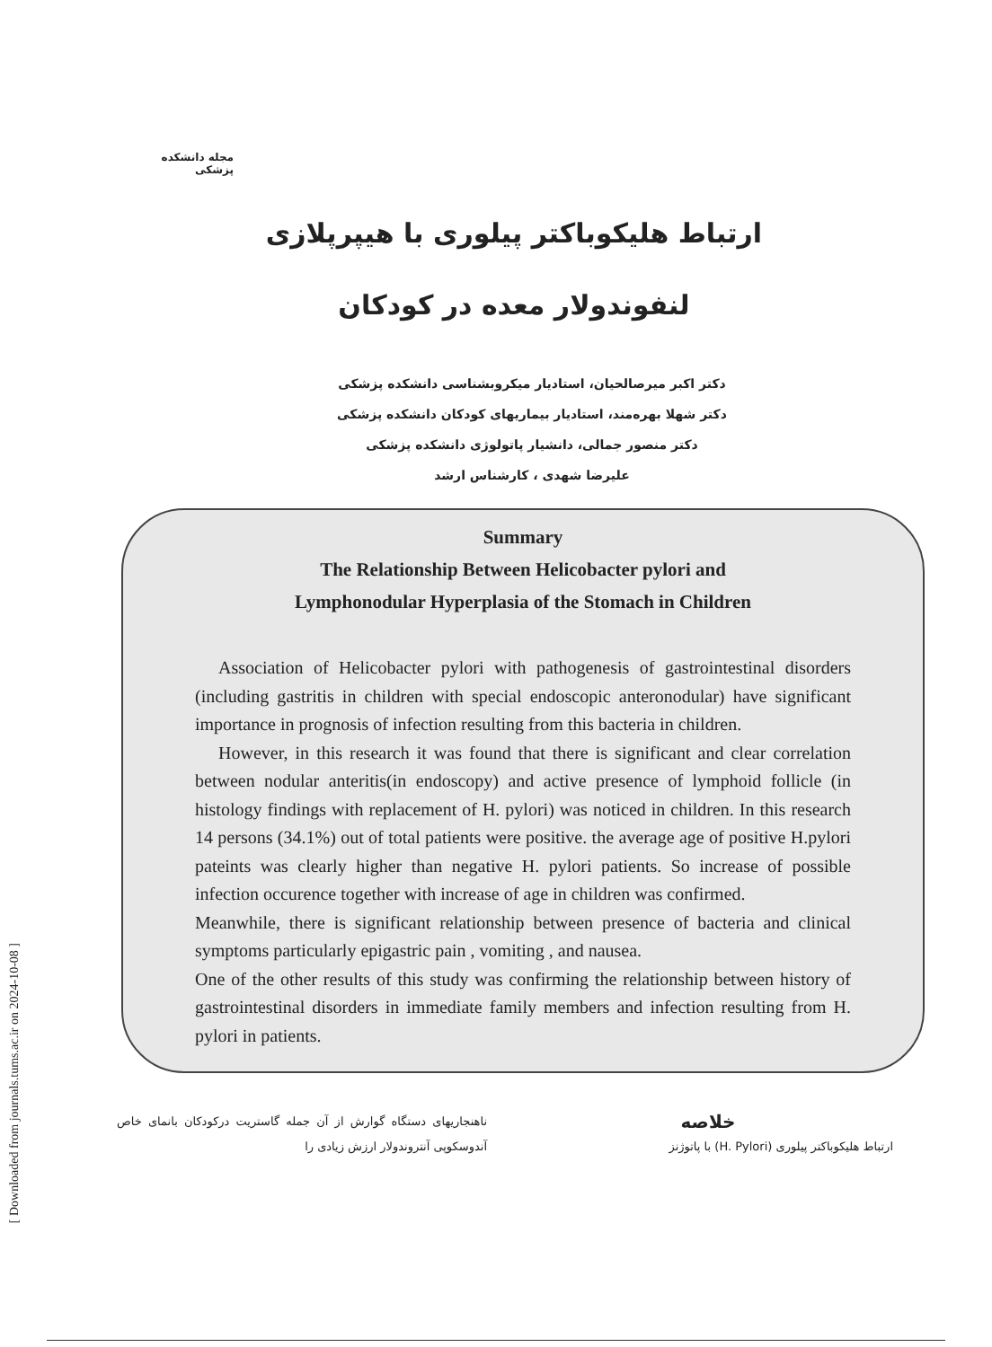[ Downloaded from journals.tums.ac.ir on 2024-10-08 ]
مجله دانشکده پزشکی
ارتباط هلیکوباکتر پیلوری با هیپرپلازی لنفوندولار معده در کودکان
دکتر اکبر میرصالحیان، استادیار میکروبشناسی دانشکده پزشکی
دکتر شهلا بهره‌مند، استادیار بیماریهای کودکان دانشکده پزشکی
دکتر منصور جمالی، دانشیار پاتولوژی دانشکده پزشکی
علیرضا شهدی ، کارشناس ارشد
Summary
The Relationship Between Helicobacter pylori and
Lymphonodular Hyperplasia of the Stomach in Children
Association of Helicobacter pylori with pathogenesis of gastrointestinal disorders (including gastritis in children with special endoscopic anteronodular) have significant importance in prognosis of infection resulting from this bacteria in children.
However, in this research it was found that there is significant and clear correlation between nodular anteritis(in endoscopy) and active presence of lymphoid follicle (in histology findings with replacement of H. pylori) was noticed in children. In this research 14 persons (34.1%) out of total patients were positive. the average age of positive H.pylori pateints was clearly higher than negative H. pylori patients. So increase of possible infection occurence together with increase of age in children was confirmed.
Meanwhile, there is significant relationship between presence of bacteria and clinical symptoms particularly epigastric pain , vomiting , and nausea.
One of the other results of this study was confirming the relationship between history of gastrointestinal disorders in immediate family members and infection resulting from H. pylori in patients.
خلاصه
ارتباط هلیکوباکتر پیلوری (H. Pylori) با پاتوژنز
ناهنجاریهای دستگاه گوارش از آن جمله گاستریت درکودکان بانمای خاص آندوسکوپی آنتروندولار ارزش زیادی را